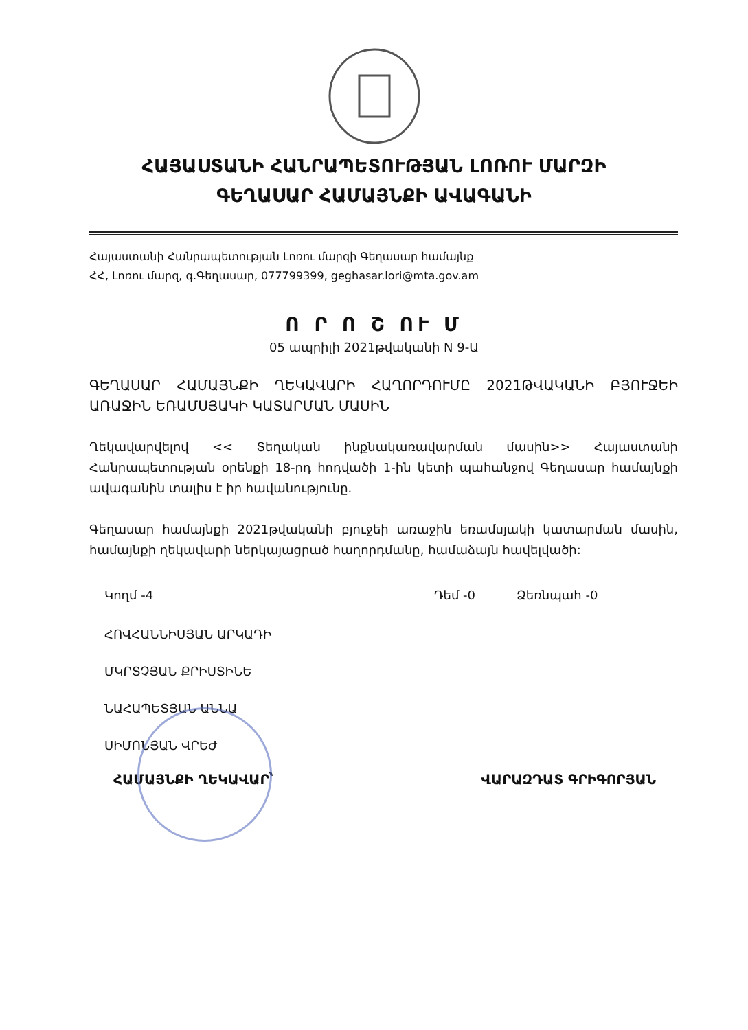ՀԱՅԱՍՏԱՆԻ ՀԱՆՐԱՊԵՏՈՒԹՅԱՆ ԼՈՌՈՒ ՄԱՐԶԻ
ԳԵՂԱՍԱՐ ՀԱՄԱՅՆՔԻ ԱՎԱԳԱՆԻ
Հայաստանի Հանրապետության Լոռու մարզի Գեղասար համայնք
ՀՀ, Լոռու մարզ, գ.Գեղասար, 077799399, geghasar.lori@mta.gov.am
Ո Ր Ո Շ ՈՒ Մ
05 ապրիլի 2021թվականի N 9-Ա
ԳԵՂԱՍԱՐ ՀԱՄԱՅՆՔԻ ՂԵԿԱՎԱՐԻ ՀԱՂՈՐԴՈՒՄԸ 2021ԹՎԱԿԱՆԻ ԲՅՈՒՋԵԻ ԱՌԱՋԻՆ ԵՌԱՄՍՅԱԿԻ ԿԱՏԱՐՄԱՆ ՄԱՍԻՆ
Ղեկավարվելով << Տեղական ինքնակառավարման մասին>> Հայաստանի Հանրապետության օրենքի 18-րդ հոդվածի 1-ին կետի պահանջով Գեղասար համայնքի ավագանին տալիս է իր հավանությունը.
Գեղասար համայնքի 2021թվականի բյուջեի առաջին եռամսյակի կատարման մասին, համայնքի ղեկավարի ներկայացրած հաղորդմանը, համաձայն հավելվածի:
Կողմ -4 Դեմ -0 Ձեռնպահ -0
ՀՈՎՀԱՆՆԻՍՅԱՆ ԱՐԿԱԴԻ
ՄԿՐՏՉՅԱՆ ՔՐԻՍՏԻՆԵ
ՆԱՀԱՊԵՏՅԱՆ ԱՆՆԱ
ՍԻՄՈՆՅԱՆ ՎՐԵԺ
ՀԱՄԱՅՆՔԻ ՂԵԿԱՎԱՐ՝ ՎԱՐԱԶԴԱՏ ԳՐԻԳՈՐՅԱՆ